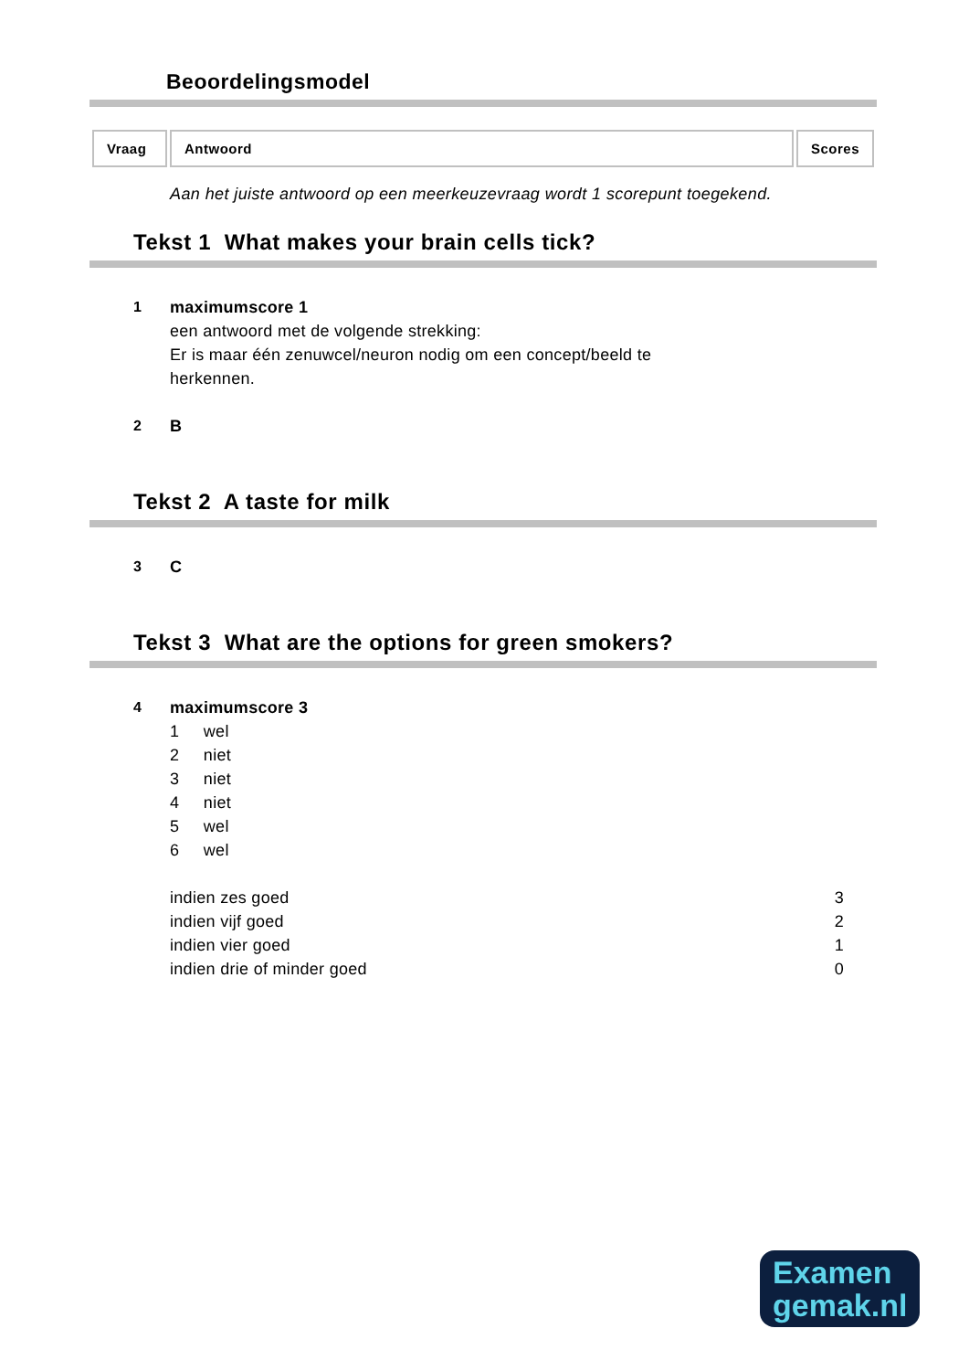Beoordelingsmodel
| Vraag | Antwoord | Scores |
| --- | --- | --- |
Aan het juiste antwoord op een meerkeuzevraag wordt 1 scorepunt toegekend.
Tekst 1 What makes your brain cells tick?
1 maximumscore 1
een antwoord met de volgende strekking:
Er is maar één zenuwcel/neuron nodig om een concept/beeld te
herkennen.
2 B
Tekst 2 A taste for milk
3 C
Tekst 3 What are the options for green smokers?
4 maximumscore 3
1 wel
2 niet
3 niet
4 niet
5 wel
6 wel
indien zes goed 3
indien vijf goed 2
indien vier goed 1
indien drie of minder goed 0
Examen
gemak.nl